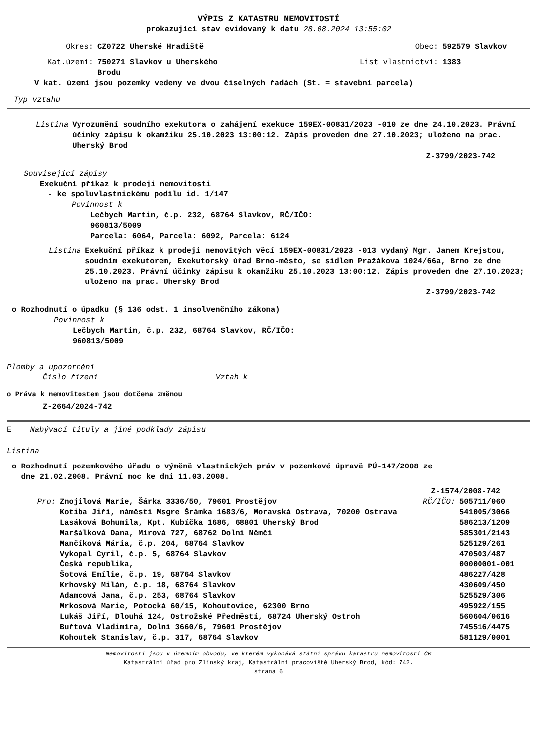VÝPIS Z KATASTRU NEMOVITOSTÍ
prokazující stav evidovaný k datu 28.08.2024 13:55:02
| Okres: | CZ0722 Uherské Hradiště | Obec: | 592579 Slavkov |
| Kat.území: | 750271 Slavkov u Uherského Brodu | List vlastnictví: | 1383 |
V kat. území jsou pozemky vedeny ve dvou číselných řadách (St. = stavební parcela)
Typ vztahu
Listina Vyrozumění soudního exekutora o zahájení exekuce 159EX-00831/2023 -010 ze dne 24.10.2023. Právní účinky zápisu k okamžiku 25.10.2023 13:00:12. Zápis proveden dne 27.10.2023; uloženo na prac. Uherský Brod
Z-3799/2023-742
Související zápisy
Exekuční příkaz k prodeji nemovitosti
- ke spoluvlastnickému podílu id. 1/147
Povinnost k
Lečbych Martin, č.p. 232, 68764 Slavkov, RČ/IČO:
960813/5009
Parcela: 6064, Parcela: 6092, Parcela: 6124
Listina Exekuční příkaz k prodeji nemovitých věcí 159EX-00831/2023 -013 vydaný Mgr. Janem Krejstou, soudním exekutorem, Exekutorský úřad Brno-město, se sídlem Pražákova 1024/66a, Brno ze dne 25.10.2023. Právní účinky zápisu k okamžiku 25.10.2023 13:00:12. Zápis proveden dne 27.10.2023; uloženo na prac. Uherský Brod
Z-3799/2023-742
o Rozhodnutí o úpadku (§ 136 odst. 1 insolvenčního zákona)
Povinnost k
Lečbych Martin, č.p. 232, 68764 Slavkov, RČ/IČO:
960813/5009
Plomby a upozornění
Číslo řízení Vztah k
o Práva k nemovitostem jsou dotčena změnou
Z-2664/2024-742
E Nabývací tituly a jiné podklady zápisu
Listina
o Rozhodnutí pozemkového úřadu o výměně vlastnických práv v pozemkové úpravě PÚ-147/2008 ze
dne 21.02.2008. Právní moc ke dni 11.03.2008.
Z-1574/2008-742
| Pro: | Znojilová Marie, Šárka 3336/50, 79601 Prostějov | RČ/IČO: | 505711/060 |
| | Kotiba Jiří, náměstí Msgre Šrámka 1683/6, Moravská Ostrava, 70200 Ostrava | | 541005/3066 |
| | Lasáková Bohumila, Kpt. Kubíčka 1686, 68801 Uherský Brod | | 586213/1209 |
| | Maršálková Dana, Mírová 727, 68762 Dolní Němčí | | 585301/2143 |
| | Mančíková Mária, č.p. 204, 68764 Slavkov | | 525129/261 |
| | Vykopal Cyril, č.p. 5, 68764 Slavkov | | 470503/487 |
| | Česká republika, | | 00000001-001 |
| | Šotová Emílie, č.p. 19, 68764 Slavkov | | 486227/428 |
| | Krhovský Milán, č.p. 18, 68764 Slavkov | | 430609/450 |
| | Adamcová Jana, č.p. 253, 68764 Slavkov | | 525529/306 |
| | Mrkosová Marie, Potocká 60/15, Kohoutovice, 62300 Brno | | 495922/155 |
| | Lukáš Jiří, Dlouhá 124, Ostrožské Předměstí, 68724 Uherský Ostroh | | 560604/0616 |
| | Buřtová Vladimíra, Dolní 3660/6, 79601 Prostějov | | 745516/4475 |
| | Kohoutek Stanislav, č.p. 317, 68764 Slavkov | | 581129/0001 |
Nemovitosti jsou v územním obvodu, ve kterém vykonává státní správu katastru nemovitostí ČR
Katastrální úřad pro Zlínský kraj, Katastrální pracoviště Uherský Brod, kód: 742.
strana 6